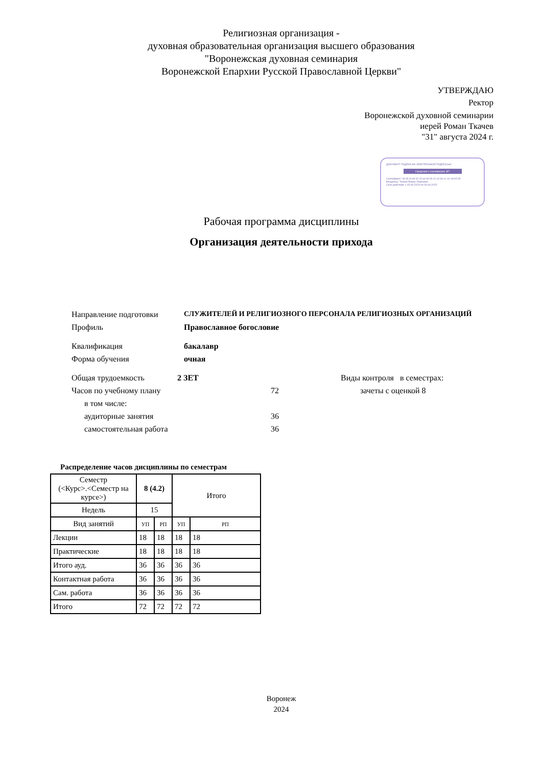Религиозная организация -
духовная образовательная организация высшего образования
"Воронежская духовная семинария
Воронежской Епархии Русской Православной Церкви"
УТВЕРЖДАЮ
Ректор
Воронежской духовной семинарии
иерей Роман Ткачев
"31" августа 2024 г.
ДОКУМЕНТ ПОДПИСАН ЭЛЕКТРОННОЙ ПОДПИСЬЮ
Сведения о сертификате ЭП
Сертификат: 06 99 fa b8 00 c5 ad 4d 90 41 a2 8e cc 31 4d b5 99
Владелец: Ткачев Роман Павлович
Срок действия: с 05.06.2024 по 05.09.2025
Рабочая программа дисциплины
Организация деятельности прихода
Направление подготовки СЛУЖИТЕЛЕЙ И РЕЛИГИОЗНОГО ПЕРСОНАЛА РЕЛИГИОЗНЫХ ОРГАНИЗАЦИЙ
Профиль Православное богословие
Квалификация бакалавр
Форма обучения очная
Общая трудоемкость 2 ЗЕТ Виды контроля в семестрах:
Часов по учебному плану 72 зачеты с оценкой 8
в том числе:
аудиторные занятия 36
самостоятельная работа 36
Распределение часов дисциплины по семестрам
| Семестр (<Курс>.<Семестр на курсе>) | 8 (4.2) | | Итого | |
| Недель | 15 | | | |
| Вид занятий | УП | РП | УП | РП |
| Лекции | 18 | 18 | 18 | 18 |
| Практические | 18 | 18 | 18 | 18 |
| Итого ауд. | 36 | 36 | 36 | 36 |
| Контактная работа | 36 | 36 | 36 | 36 |
| Сам. работа | 36 | 36 | 36 | 36 |
| Итого | 72 | 72 | 72 | 72 |
Воронеж
2024